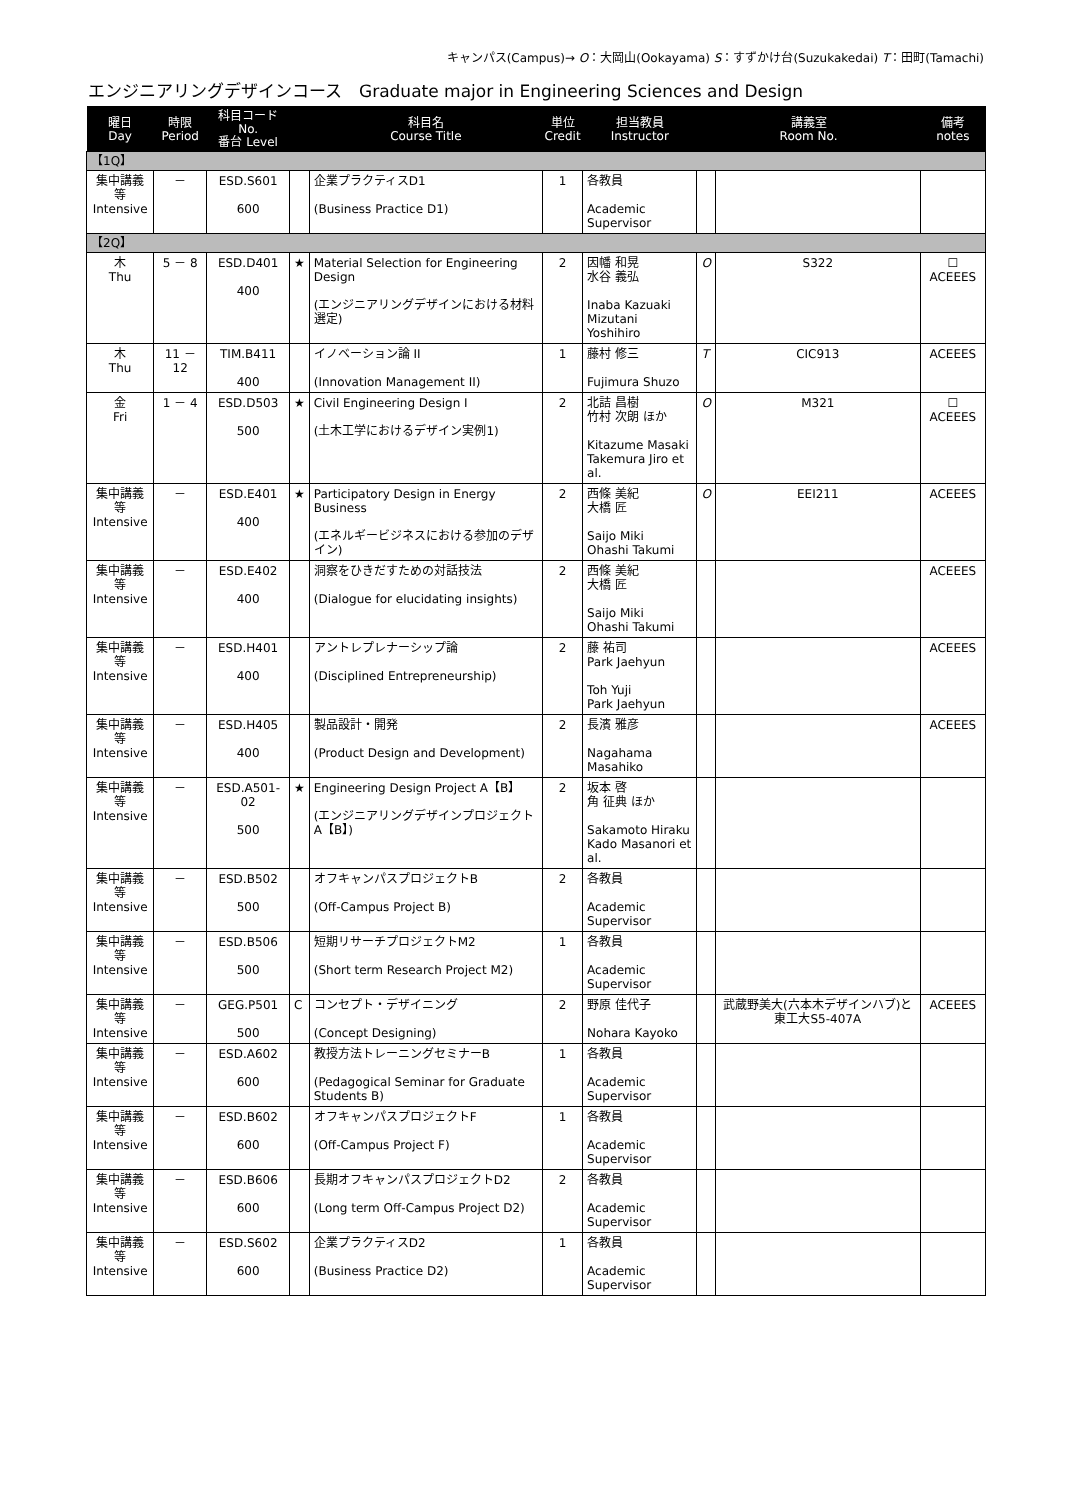キャンパス(Campus)→ O：大岡山(Ookayama) S：すずかけ台(Suzukakedai) T：田町(Tamachi)
エンジニアリングデザインコース　Graduate major in Engineering Sciences and Design
| 曜日 Day | 時限 Period | 科目コード No. 番台 Level | | 科目名 Course Title | 単位 Credit | 担当教員 Instructor | 講義室 Room No. | | 備考 notes |
| --- | --- | --- | --- | --- | --- | --- | --- | --- | --- |
| 【1Q】 | | | | | | | | | |
| 集中講義等 Intensive | － | ESD.S601 600 | | 企業プラクティスD1 (Business Practice D1) | 1 | 各教員 Academic Supervisor | | | |
| 【2Q】 | | | | | | | | | |
| 木 Thu | 5 － 8 | ESD.D401 400 | ★ | Material Selection for Engineering Design (エンジニアリングデザインにおける材料選定) | 2 | 因幡 和晃 水谷 義弘 Inaba Kazuaki Mizutani Yoshihiro | O | S322 | ☐ ACEEES |
| 木 Thu | 11 － 12 | TIM.B411 400 | | イノベーション論 II (Innovation Management II) | 1 | 藤村 修三 Fujimura Shuzo | T | CIC913 | ACEEES |
| 金 Fri | 1 － 4 | ESD.D503 500 | ★ | Civil Engineering Design I (土木工学におけるデザイン実例1) | 2 | 北詰 昌樹 竹村 次朗 ほか Kitazume Masaki Takemura Jiro et al. | O | M321 | ☐ ACEEES |
| 集中講義等 Intensive | － | ESD.E401 400 | ★ | Participatory Design in Energy Business (エネルギービジネスにおける参加のデザイン) | 2 | 西條 美紀 大橋 匠 Saijo Miki Ohashi Takumi | O | EEI211 | ACEEES |
| 集中講義等 Intensive | － | ESD.E402 400 | | 洞察をひきだすための対話技法 (Dialogue for elucidating insights) | 2 | 西條 美紀 大橋 匠 Saijo Miki Ohashi Takumi | | | ACEEES |
| 集中講義等 Intensive | － | ESD.H401 400 | | アントレプレナーシップ論 (Disciplined Entrepreneurship) | 2 | 藤 祐司 Park Jaehyun Toh Yuji Park Jaehyun | | | ACEEES |
| 集中講義等 Intensive | － | ESD.H405 400 | | 製品設計・開発 (Product Design and Development) | 2 | 長濱 雅彦 Nagahama Masahiko | | | ACEEES |
| 集中講義等 Intensive | － | ESD.A501-02 500 | ★ | Engineering Design Project A【B】 (エンジニアリングデザインプロジェクトA【B】) | 2 | 坂本 啓 角 征典 ほか Sakamoto Hiraku Kado Masanori et al. | | | |
| 集中講義等 Intensive | － | ESD.B502 500 | | オフキャンパスプロジェクトB (Off-Campus Project B) | 2 | 各教員 Academic Supervisor | | | |
| 集中講義等 Intensive | － | ESD.B506 500 | | 短期リサーチプロジェクトM2 (Short term Research Project M2) | 1 | 各教員 Academic Supervisor | | | |
| 集中講義等 Intensive | － | GEG.P501 500 | C | コンセプト・デザイニング (Concept Designing) | 2 | 野原 佳代子 Nohara Kayoko | | 武蔵野美大(六本木デザインハブ)と東工大S5-407A | ACEEES |
| 集中講義等 Intensive | － | ESD.A602 600 | | 教授方法トレーニングセミナーB (Pedagogical Seminar for Graduate Students B) | 1 | 各教員 Academic Supervisor | | | |
| 集中講義等 Intensive | － | ESD.B602 600 | | オフキャンパスプロジェクトF (Off-Campus Project F) | 1 | 各教員 Academic Supervisor | | | |
| 集中講義等 Intensive | － | ESD.B606 600 | | 長期オフキャンパスプロジェクトD2 (Long term Off-Campus Project D2) | 2 | 各教員 Academic Supervisor | | | |
| 集中講義等 Intensive | － | ESD.S602 600 | | 企業プラクティスD2 (Business Practice D2) | 1 | 各教員 Academic Supervisor | | | |